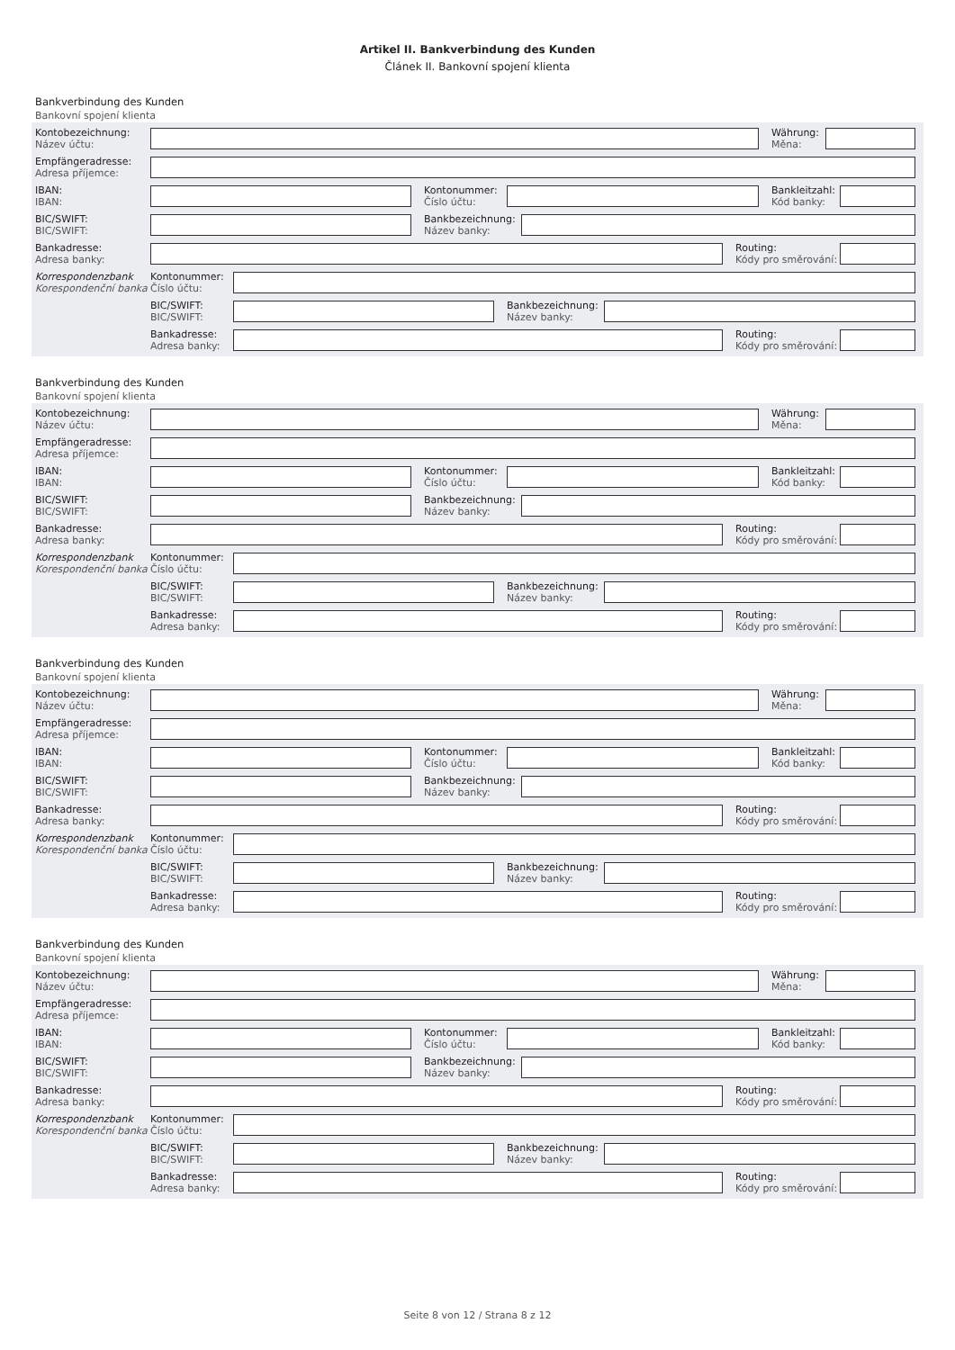Artikel II. Bankverbindung des Kunden
Článek II. Bankovní spojení klienta
Bankverbindung des Kunden
Bankovní spojení klienta
Kontobezeichnung:
Název účtu:
Währung:
Měna:
Empfängeradresse:
Adresa příjemce:
IBAN:
IBAN:
Kontonummer:
Číslo účtu:
Bankleitzahl:
Kód banky:
BIC/SWIFT:
BIC/SWIFT:
Bankbezeichnung:
Název banky:
Bankadresse:
Adresa banky:
Routing:
Kódy pro směrování:
Korrespondenzbank
Korespondenční banka
Kontonummer:
Číslo účtu:
BIC/SWIFT:
BIC/SWIFT:
Bankbezeichnung:
Název banky:
Bankadresse:
Adresa banky:
Routing:
Kódy pro směrování:
Bankverbindung des Kunden
Bankovní spojení klienta
Kontobezeichnung:
Název účtu:
Währung:
Měna:
Empfängeradresse:
Adresa příjemce:
IBAN:
IBAN:
Kontonummer:
Číslo účtu:
Bankleitzahl:
Kód banky:
BIC/SWIFT:
BIC/SWIFT:
Bankbezeichnung:
Název banky:
Bankadresse:
Adresa banky:
Routing:
Kódy pro směrování:
Korrespondenzbank
Korespondenční banka
Kontonummer:
Číslo účtu:
BIC/SWIFT:
BIC/SWIFT:
Bankbezeichnung:
Název banky:
Bankadresse:
Adresa banky:
Routing:
Kódy pro směrování:
Bankverbindung des Kunden
Bankovní spojení klienta
Kontobezeichnung:
Název účtu:
Währung:
Měna:
Empfängeradresse:
Adresa příjemce:
IBAN:
IBAN:
Kontonummer:
Číslo účtu:
Bankleitzahl:
Kód banky:
BIC/SWIFT:
BIC/SWIFT:
Bankbezeichnung:
Název banky:
Bankadresse:
Adresa banky:
Routing:
Kódy pro směrování:
Korrespondenzbank
Korespondenční banka
Kontonummer:
Číslo účtu:
BIC/SWIFT:
BIC/SWIFT:
Bankbezeichnung:
Název banky:
Bankadresse:
Adresa banky:
Routing:
Kódy pro směrování:
Bankverbindung des Kunden
Bankovní spojení klienta
Kontobezeichnung:
Název účtu:
Währung:
Měna:
Empfängeradresse:
Adresa příjemce:
IBAN:
IBAN:
Kontonummer:
Číslo účtu:
Bankleitzahl:
Kód banky:
BIC/SWIFT:
BIC/SWIFT:
Bankbezeichnung:
Název banky:
Bankadresse:
Adresa banky:
Routing:
Kódy pro směrování:
Korrespondenzbank
Korespondenční banka
Kontonummer:
Číslo účtu:
BIC/SWIFT:
BIC/SWIFT:
Bankbezeichnung:
Název banky:
Bankadresse:
Adresa banky:
Routing:
Kódy pro směrování:
Seite 8 von 12 / Strana 8 z 12